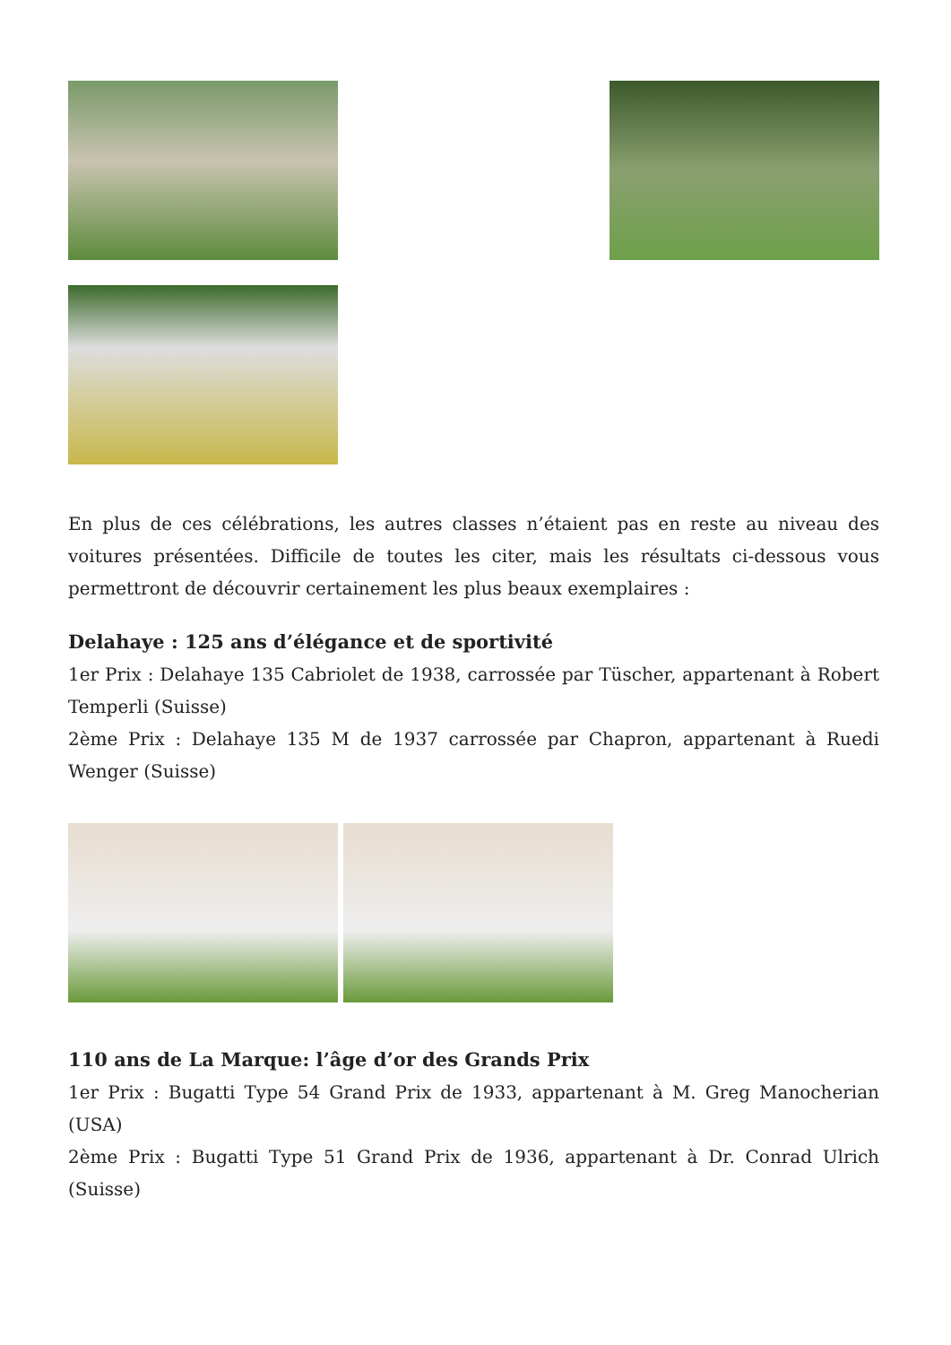En plus de ces célébrations, les autres classes n’étaient pas en reste au niveau des voitures présentées. Difficile de toutes les citer, mais les résultats ci-dessous vous permettront de découvrir certainement les plus beaux exemplaires :
Delahaye : 125 ans d’élégance et de sportivité
1er Prix : Delahaye 135 Cabriolet de 1938, carrossée par Tüscher, appartenant à Robert Temperli (Suisse)
2ème Prix : Delahaye 135 M de 1937 carrossée par Chapron, appartenant à Ruedi Wenger (Suisse)
110 ans de La Marque: l’âge d’or des Grands Prix
1er Prix : Bugatti Type 54 Grand Prix de 1933, appartenant à M. Greg Manocherian (USA)
2ème Prix : Bugatti Type 51 Grand Prix de 1936, appartenant à Dr. Conrad Ulrich (Suisse)